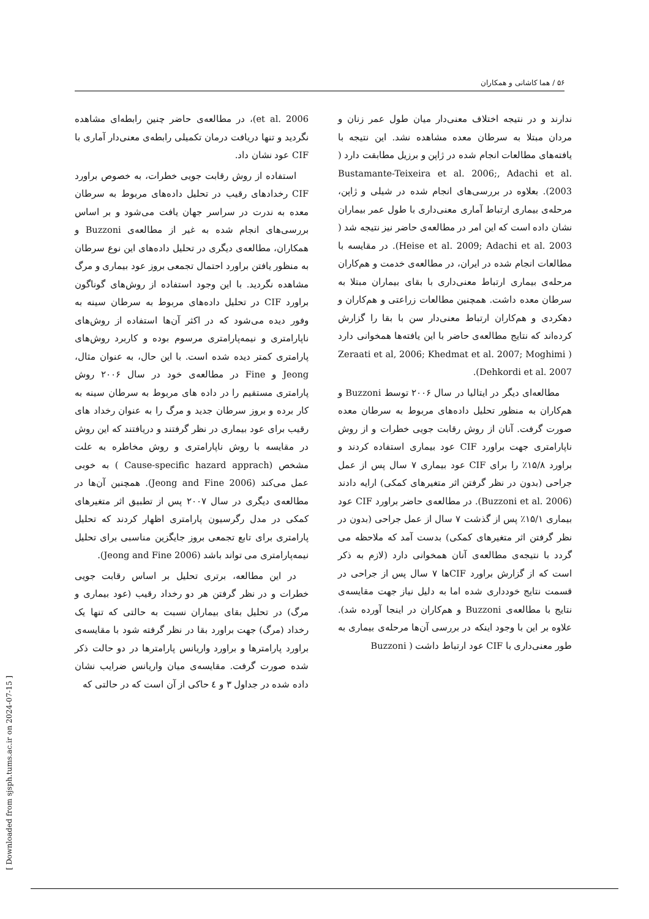۵۶ / هما کاشانی و همکاران
ندارند و در نتیجه اختلاف معنی‌دار میان طول عمر زنان و مردان مبتلا به سرطان معده مشاهده نشد. این نتیجه با یافته‌های مطالعات انجام شده در ژاپن و برزیل مطابقت دارد ( Bustamante-Teixeira et al. 2006;, Adachi et al. 2003). بعلاوه در بررسی‌های انجام شده در شیلی و ژاپن، مرحله‌ی بیماری ارتباط آماری معنی‌داری با طول عمر بیماران نشان داده است که این امر در مطالعه‌ی حاضر نیز نتیجه شد ( Heise et al. 2009; Adachi et al. 2003). در مقایسه با مطالعات انجام شده در ایران، در مطالعه‌ی خدمت و هم‌کاران مرحله‌ی بیماری ارتباط معنی‌داری با بقای بیماران مبتلا به سرطان معده داشت. همچنین مطالعات زراعتی و هم‌کاران و دهکردی و هم‌کاران ارتباط معنی‌دار سن با بقا را گزارش کرده‌اند که نتایج مطالعه‌ی حاضر با این یافته‌ها همخوانی دارد ( Zeraati et al, 2006; Khedmat et al. 2007; Moghimi Dehkordi et al. 2007).
مطالعه‌ای دیگر در ایتالیا در سال ۲۰۰۶ توسط Buzzoni و هم‌کاران به منظور تحلیل داده‌های مربوط به سرطان معده صورت گرفت. آنان از روش رقابت جویی خطرات و از روش ناپارامتری جهت براورد CIF عود بیماری استفاده کردند و براورد ۱۵/۸٪ را برای CIF عود بیماری ۷ سال پس از عمل جراحی (بدون در نظر گرفتن اثر متغیرهای کمکی) ارایه دادند (Buzzoni et al. 2006). در مطالعه‌ی حاضر براورد CIF عود بیماری ۱۵/۱٪ پس از گذشت ۷ سال از عمل جراحی (بدون در نظر گرفتن اثر متغیرهای کمکی) بدست آمد که ملاحظه می گردد با نتیجه‌ی مطالعه‌ی آنان همخوانی دارد (لازم به ذکر است که از گزارش براورد CIFها ۷ سال پس از جراحی در قسمت نتایج خودداری شده اما به دلیل نیاز جهت مقایسه‌ی نتایج با مطالعه‌ی Buzzoni و هم‌کاران در اینجا آورده شد). علاوه بر این با وجود اینکه در بررسی آن‌ها مرحله‌ی بیماری به طور معنی‌داری با CIF عود ارتباط داشت ( Buzzoni
et al. 2006)، در مطالعه‌ی حاضر چنین رابطه‌ای مشاهده نگردید و تنها دریافت درمان تکمیلی رابطه‌ی معنی‌دار آماری با CIF عود نشان داد.
استفاده از روش رقابت جویی خطرات، به خصوص براورد CIF رخدادهای رقیب در تحلیل داده‌های مربوط به سرطان معده به ندرت در سراسر جهان یافت می‌شود و بر اساس بررسی‌های انجام شده به غیر از مطالعه‌ی Buzzoni و همکاران، مطالعه‌ی دیگری در تحلیل داده‌های این نوع سرطان به منظور یافتن براورد احتمال تجمعی بروز عود بیماری و مرگ مشاهده نگردید. با این وجود استفاده از روش‌های گوناگون براورد CIF در تحلیل داده‌های مربوط به سرطان سینه به وفور دیده می‌شود که در اکثر آن‌ها استفاده از روش‌های ناپارامتری و نیمه‌پارامتری مرسوم بوده و کاربرد روش‌های پارامتری کمتر دیده شده است. با این حال، به عنوان مثال، Jeong و Fine در مطالعه‌ی خود در سال ۲۰۰۶ روش پارامتری مستقیم را در داده های مربوط به سرطان سینه به کار برده و بروز سرطان جدید و مرگ را به عنوان رخداد های رقیب برای عود بیماری در نظر گرفتند و دریافتند که این روش در مقایسه با روش ناپارامتری و روش مخاطره به علت مشخص (Cause-specific hazard apprach ) به خوبی عمل می‌کند (Jeong and Fine 2006). همچنین آن‌ها در مطالعه‌ی دیگری در سال ۲۰۰۷ پس از تطبیق اثر متغیرهای کمکی در مدل رگرسیون پارامتری اظهار کردند که تحلیل پارامتری برای تابع تجمعی بروز جایگزین مناسبی برای تحلیل نیمه‌پارامتری می تواند باشد (Jeong and Fine 2006).
در این مطالعه، برتری تحلیل بر اساس رقابت جویی خطرات و در نظر گرفتن هر دو رخداد رقیب (عود بیماری و مرگ) در تحلیل بقای بیماران نسبت به حالتی که تنها یک رخداد (مرگ) جهت براورد بقا در نظر گرفته شود با مقایسه‌ی براورد پارامترها و براورد واریانس پارامترها در دو حالت ذکر شده صورت گرفت. مقایسه‌ی میان واریانس ضرایب نشان داده شده در جداول ۳ و ٤ حاکی از آن است که در حالتی که
[ Downloaded from sjsph.tums.ac.ir on 2024-07-15 ]